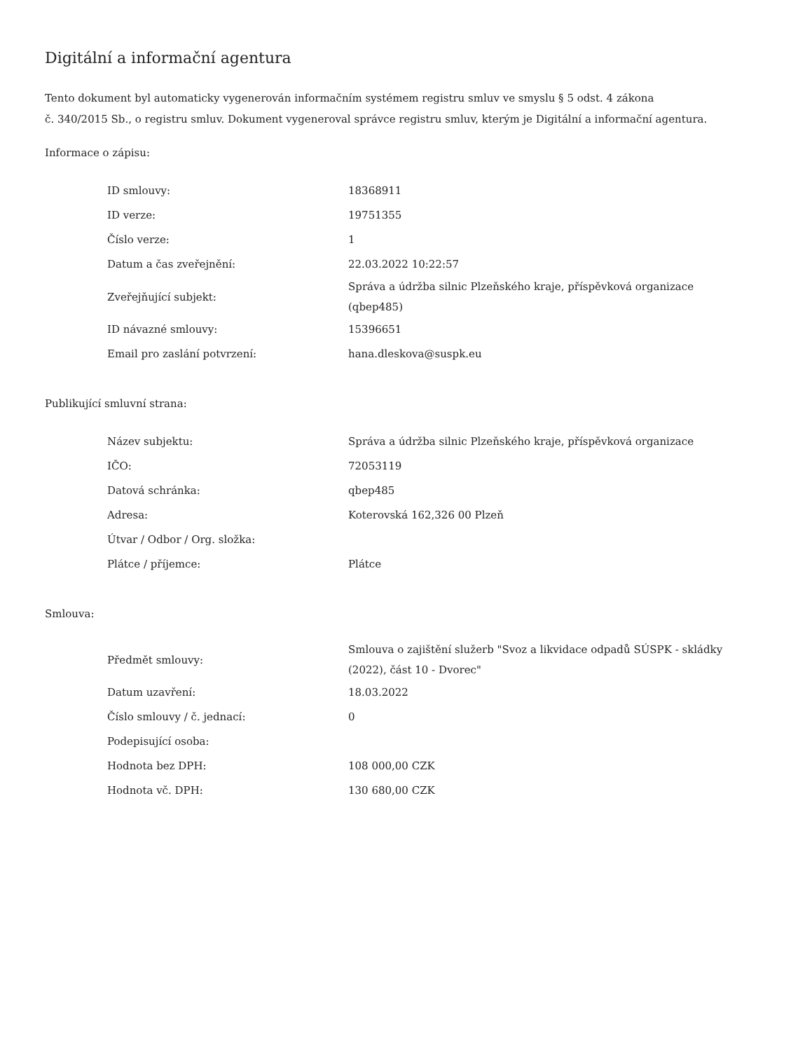Digitální a informační agentura
Tento dokument byl automaticky vygenerován informačním systémem registru smluv ve smyslu § 5 odst. 4 zákona
č. 340/2015 Sb., o registru smluv. Dokument vygeneroval správce registru smluv, kterým je Digitální a informační agentura.
Informace o zápisu:
| ID smlouvy: | 18368911 |
| ID verze: | 19751355 |
| Číslo verze: | 1 |
| Datum a čas zveřejnění: | 22.03.2022 10:22:57 |
| Zveřejňující subjekt: | Správa a údržba silnic Plzeňského kraje, příspěvková organizace (qbep485) |
| ID návazné smlouvy: | 15396651 |
| Email pro zaslání potvrzení: | hana.dleskova@suspk.eu |
Publikující smluvní strana:
| Název subjektu: | Správa a údržba silnic Plzeňského kraje, příspěvková organizace |
| IČO: | 72053119 |
| Datová schránka: | qbep485 |
| Adresa: | Koterovská 162,326 00 Plzeň |
| Útvar / Odbor / Org. složka: | |
| Plátce / příjemce: | Plátce |
Smlouva:
| Předmět smlouvy: | Smlouva o zajištění služerb "Svoz a likvidace odpadů SÚSPK - skládky (2022), část 10 - Dvorec" |
| Datum uzavření: | 18.03.2022 |
| Číslo smlouvy / č. jednací: | 0 |
| Podepisující osoba: | |
| Hodnota bez DPH: | 108 000,00 CZK |
| Hodnota vč. DPH: | 130 680,00 CZK |